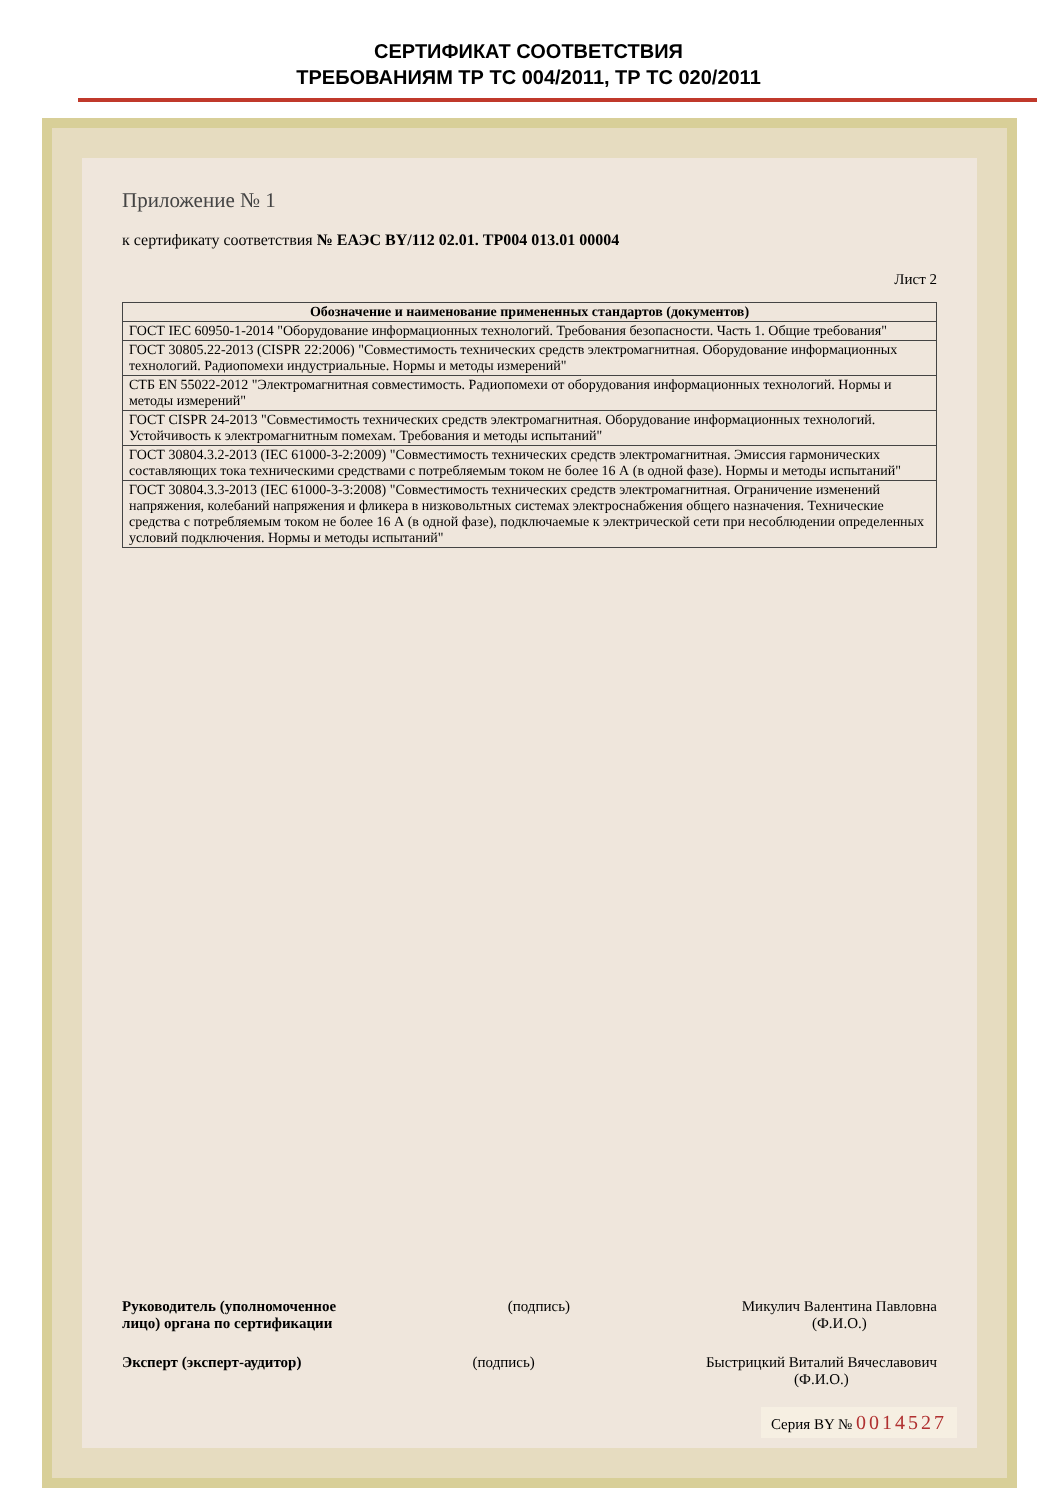СЕРТИФИКАТ СООТВЕТСТВИЯ
ТРЕБОВАНИЯМ ТР ТС 004/2011, ТР ТС 020/2011
Приложение № 1
к сертификату соответствия № ЕАЭС BY/112 02.01. ТР004 013.01 00004
Лист 2
| Обозначение и наименование примененных стандартов (документов) |
| --- |
| ГОСТ IEC 60950-1-2014 "Оборудование информационных технологий. Требования безопасности. Часть 1. Общие требования" |
| ГОСТ 30805.22-2013 (CISPR 22:2006) "Совместимость технических средств электромагнитная. Оборудование информационных технологий. Радиопомехи индустриальные. Нормы и методы измерений" |
| СТБ EN 55022-2012 "Электромагнитная совместимость. Радиопомехи от оборудования информационных технологий. Нормы и методы измерений" |
| ГОСТ CISPR 24-2013 "Совместимость технических средств электромагнитная. Оборудование информационных технологий. Устойчивость к электромагнитным помехам. Требования и методы испытаний" |
| ГОСТ 30804.3.2-2013 (IEC 61000-3-2:2009) "Совместимость технических средств электромагнитная. Эмиссия гармонических составляющих тока техническими средствами с потребляемым током не более 16 А (в одной фазе). Нормы и методы испытаний" |
| ГОСТ 30804.3.3-2013 (IEC 61000-3-3:2008) "Совместимость технических средств электромагнитная. Ограничение изменений напряжения, колебаний напряжения и фликера в низковольтных системах электроснабжения общего назначения. Технические средства с потребляемым током не более 16 А (в одной фазе), подключаемые к электрической сети при несоблюдении определенных условий подключения. Нормы и методы испытаний" |
Руководитель (уполномоченное
лицо) органа по сертификации (подпись) Микулич Валентина Павловна
(Ф.И.О.)
Эксперт (эксперт-аудитор) (подпись) Быстрицкий Виталий Вячеславович
(Ф.И.О.)
Серия BY № 0014527